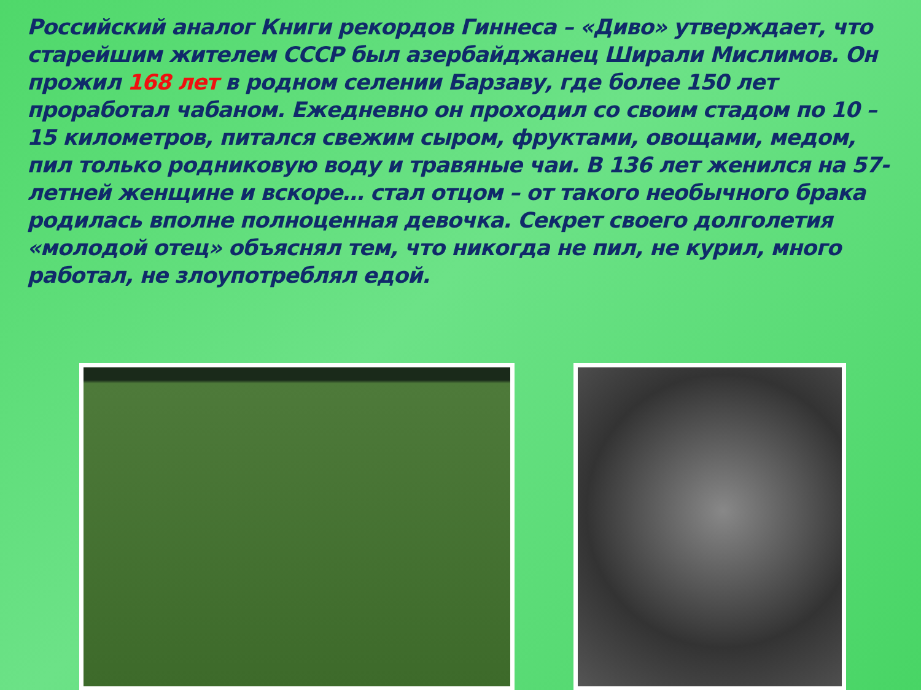Российский аналог Книги рекордов Гиннеса – «Диво» утверждает, что старейшим жителем СССР был азербайджанец Ширали Мислимов. Он прожил 168 лет в родном селении Барзаву, где более 150 лет проработал чабаном. Ежедневно он проходил со своим стадом по 10 – 15 километров, питался свежим сыром, фруктами, овощами, медом, пил только родниковую воду и травяные чаи. В 136 лет женился на 57-летней женщине и вскоре… стал отцом – от такого необычного брака родилась вполне полноценная девочка. Секрет своего долголетия «молодой отец» объяснял тем, что никогда не пил, не курил, много работал, не злоупотреблял едой.